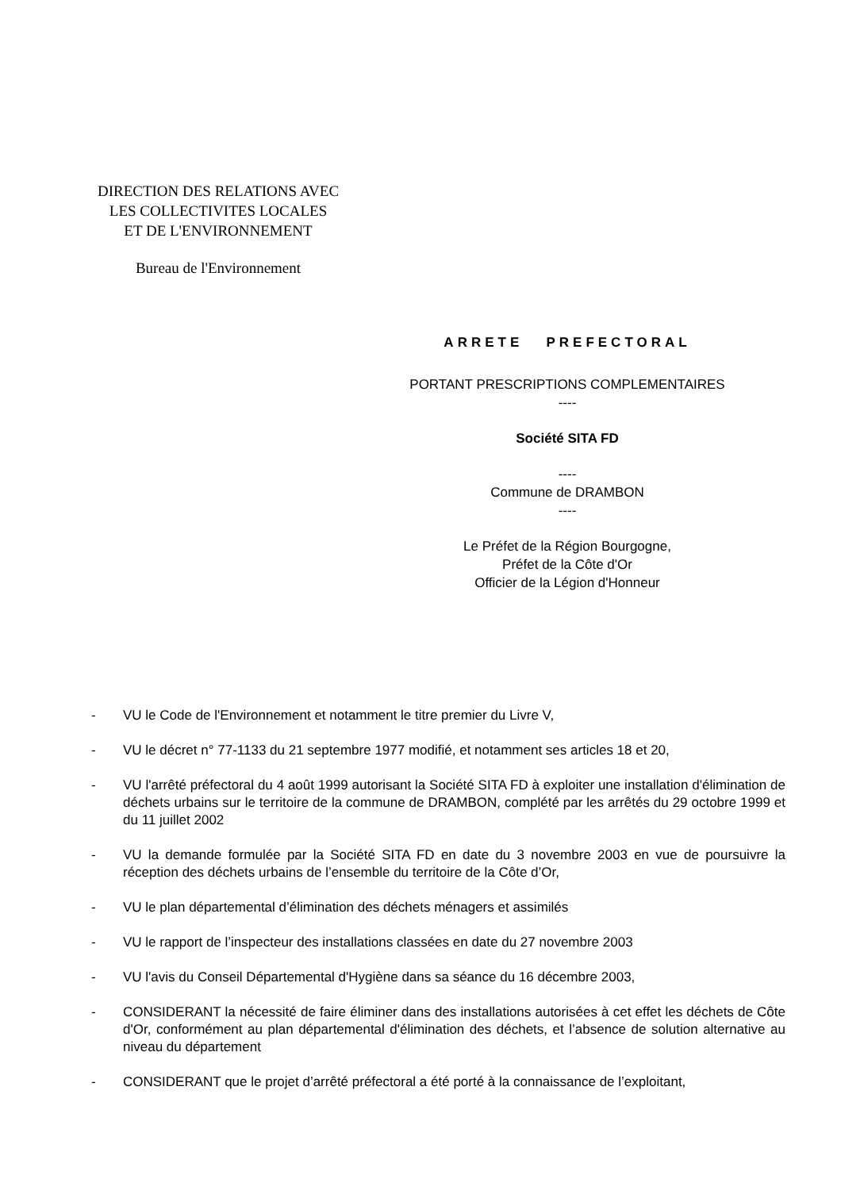DIRECTION DES RELATIONS AVEC
LES COLLECTIVITES LOCALES
ET DE L'ENVIRONNEMENT
Bureau de l'Environnement
ARRETE PREFECTORAL
PORTANT PRESCRIPTIONS COMPLEMENTAIRES
----
Société SITA FD
----
Commune de DRAMBON
----
Le Préfet de la Région Bourgogne,
Préfet de la Côte d'Or
Officier de la Légion d'Honneur
- VU le Code de l'Environnement et notamment le titre premier du Livre V,
- VU le décret n° 77-1133 du 21 septembre 1977 modifié, et notamment ses articles 18 et 20,
- VU l'arrêté préfectoral du 4 août 1999 autorisant la Société SITA FD à exploiter une installation d'élimination de déchets urbains sur le territoire de la commune de DRAMBON, complété par les arrêtés du 29 octobre 1999 et du 11 juillet 2002
- VU la demande formulée par la Société SITA FD en date du 3 novembre 2003 en vue de poursuivre la réception des déchets urbains de l’ensemble du territoire de la Côte d’Or,
- VU le plan départemental d’élimination des déchets ménagers et assimilés
- VU le rapport de l’inspecteur des installations classées en date du 27 novembre 2003
- VU l'avis du Conseil Départemental d'Hygiène dans sa séance du 16 décembre 2003,
- CONSIDERANT la nécessité de faire éliminer dans des installations autorisées à cet effet les déchets de Côte d'Or, conformément au plan départemental d'élimination des déchets, et l’absence de solution alternative au niveau du département
- CONSIDERANT que le projet d’arrêté préfectoral a été porté à la connaissance de l’exploitant,